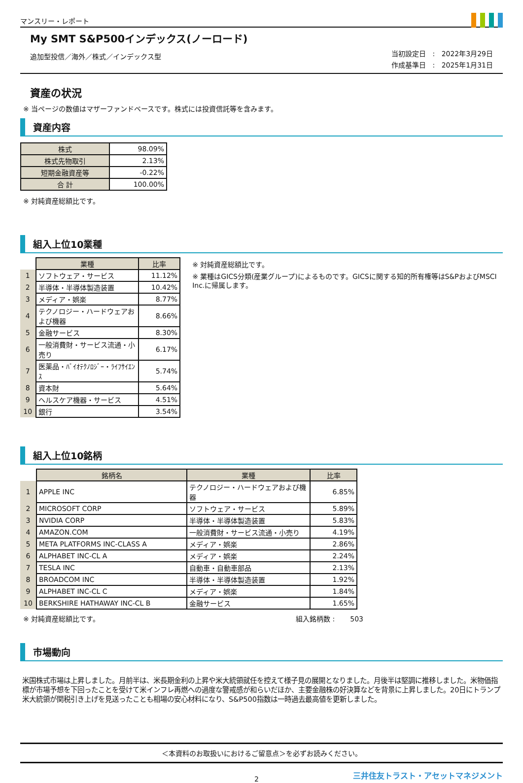マンスリー・レポート
My SMT S&P500インデックス(ノーロード)
追加型投信／海外／株式／インデックス型
当初設定日 : 2022年3月29日
作成基準日 : 2025年1月31日
資産の状況
※ 当ページの数値はマザーファンドベースです。株式には投資信託等を含みます。
資産内容
| 株式 | 98.09% |
| 株式先物取引 | 2.13% |
| 短期金融資産等 | -0.22% |
| 合 計 | 100.00% |
※ 対純資産総額比です。
組入上位10業種
| | 業種 | 比率 |
| 1 | ソフトウェア・サービス | 11.12% |
| 2 | 半導体・半導体製造装置 | 10.42% |
| 3 | メディア・娯楽 | 8.77% |
| 4 | テクノロジー・ハードウェアおよび機器 | 8.66% |
| 5 | 金融サービス | 8.30% |
| 6 | 一般消費財・サービス流通・小売り | 6.17% |
| 7 | 医薬品・ﾊﾞｲｵﾃｸﾉﾛｼﾞｰ・ﾗｲﾌｻｲｴﾝｽ | 5.74% |
| 8 | 資本財 | 5.64% |
| 9 | ヘルスケア機器・サービス | 4.51% |
| 10 | 銀行 | 3.54% |
※ 対純資産総額比です。
※ 業種はGICS分類(産業グループ)によるものです。GICSに関する知的所有権等はS&PおよびMSCI Inc.に帰属します。
組入上位10銘柄
| | 銘柄名 | 業種 | 比率 |
| 1 | APPLE INC | テクノロジー・ハードウェアおよび機器 | 6.85% |
| 2 | MICROSOFT CORP | ソフトウェア・サービス | 5.89% |
| 3 | NVIDIA CORP | 半導体・半導体製造装置 | 5.83% |
| 4 | AMAZON.COM | 一般消費財・サービス流通・小売り | 4.19% |
| 5 | META PLATFORMS INC-CLASS A | メディア・娯楽 | 2.86% |
| 6 | ALPHABET INC-CL A | メディア・娯楽 | 2.24% |
| 7 | TESLA INC | 自動車・自動車部品 | 2.13% |
| 8 | BROADCOM INC | 半導体・半導体製造装置 | 1.92% |
| 9 | ALPHABET INC-CL C | メディア・娯楽 | 1.84% |
| 10 | BERKSHIRE HATHAWAY INC-CL B | 金融サービス | 1.65% |
※ 対純資産総額比です。 組入銘柄数 : 503
市場動向
米国株式市場は上昇しました。月前半は、米長期金利の上昇や米大統領就任を控えて様子見の展開となりました。月後半は堅調に推移しました。米物価指標が市場予想を下回ったことを受けて米インフレ再燃への過度な警戒感が和らいだほか、主要金融株の好決算などを背景に上昇しました。20日にトランプ米大統領が関税引き上げを見送ったことも相場の安心材料になり、S&P500指数は一時過去最高値を更新しました。
＜本資料のお取扱いにおけるご留意点＞を必ずお読みください。
2 三井住友トラスト・アセットマネジメント